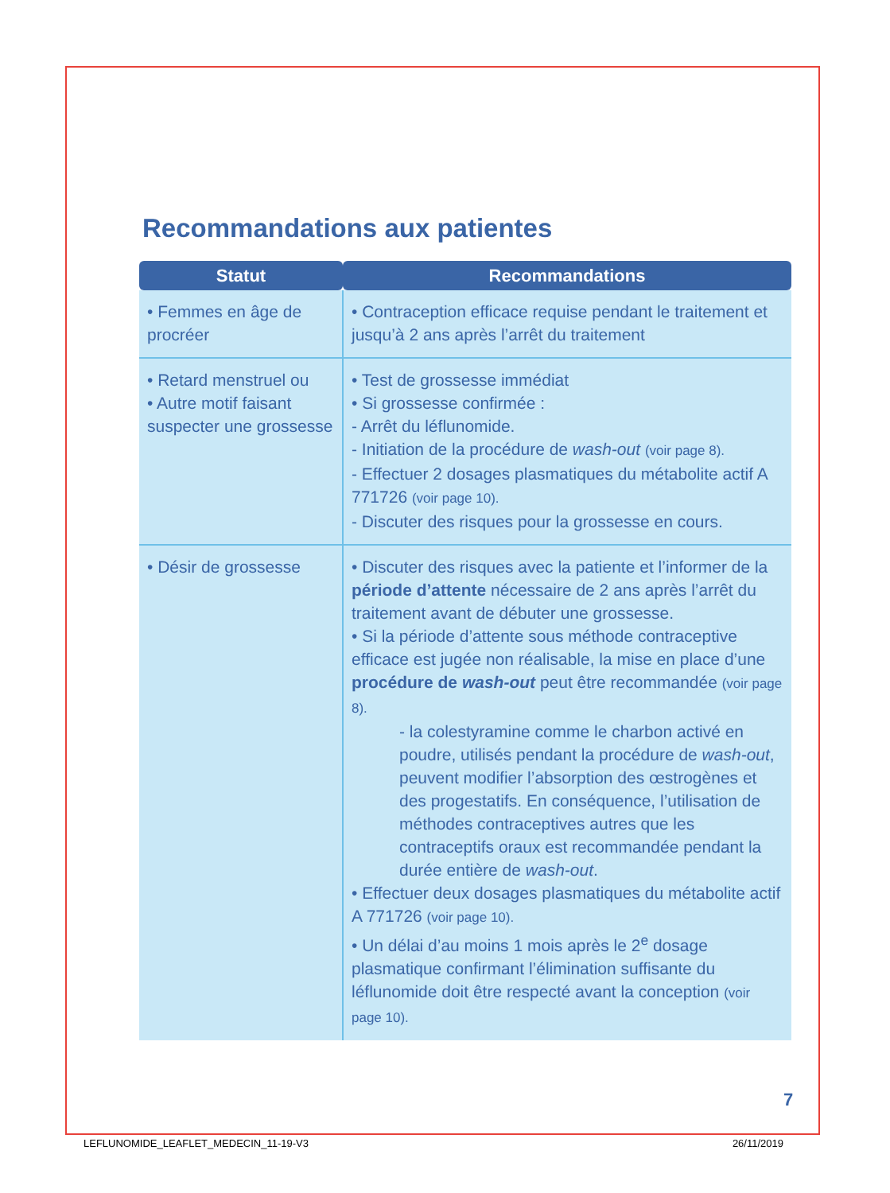Recommandations aux patientes
| Statut | Recommandations |
| --- | --- |
| • Femmes en âge de procréer | • Contraception efficace requise pendant le traitement et jusqu’à 2 ans après l’arrêt du traitement |
| • Retard menstruel ou • Autre motif faisant suspecter une grossesse | • Test de grossesse immédiat • Si grossesse confirmée : - Arrêt du léflunomide. - Initiation de la procédure de wash-out (voir page 8). - Effectuer 2 dosages plasmatiques du métabolite actif A 771726 (voir page 10). - Discuter des risques pour la grossesse en cours. |
| • Désir de grossesse | • Discuter des risques avec la patiente et l’informer de la période d’attente nécessaire de 2 ans après l’arrêt du traitement avant de débuter une grossesse. • Si la période d’attente sous méthode contraceptive efficace est jugée non réalisable, la mise en place d’une procédure de wash-out peut être recommandée (voir page 8). - la colestyramine comme le charbon activé en poudre, utilisés pendant la procédure de wash-out , peuvent modifier l’absorption des œstrogènes et des progestatifs. En conséquence, l’utilisation de méthodes contraceptives autres que les contraceptifs oraux est recommandée pendant la durée entière de wash-out . • Effectuer deux dosages plasmatiques du métabolite actif A 771726 (voir page 10). • Un délai d’au moins 1 mois après le 2<sup>e</sup> dosage plasmatique confirmant l’élimination suffisante du léflunomide doit être respecté avant la conception (voir page 10). |
7
LEFLUNOMIDE_LEAFLET_MEDECIN_11-19-V3 26/11/2019